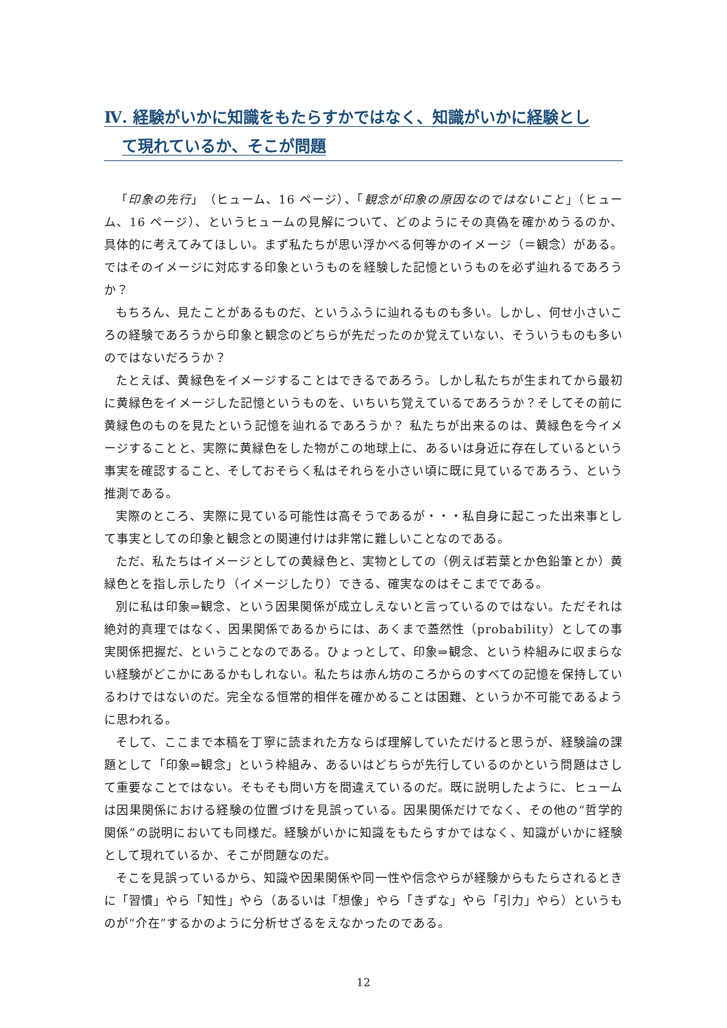Ⅳ. 経験がいかに知識をもたらすかではなく、知識がいかに経験とし
て現れているか、そこが問題
「印象の先行」（ヒューム、16 ページ）、「観念が印象の原因なのではないこと」（ヒューム、16 ページ）、というヒュームの見解について、どのようにその真偽を確かめうるのか、具体的に考えてみてほしい。まず私たちが思い浮かべる何等かのイメージ（＝観念）がある。ではそのイメージに対応する印象というものを経験した記憶というものを必ず辿れるであろうか？
もちろん、見たことがあるものだ、というふうに辿れるものも多い。しかし、何せ小さいころの経験であろうから印象と観念のどちらが先だったのか覚えていない、そういうものも多いのではないだろうか？
たとえば、黄緑色をイメージすることはできるであろう。しかし私たちが生まれてから最初に黄緑色をイメージした記憶というものを、いちいち覚えているであろうか？そしてその前に黄緑色のものを見たという記憶を辿れるであろうか？ 私たちが出来るのは、黄緑色を今イメージすることと、実際に黄緑色をした物がこの地球上に、あるいは身近に存在しているという事実を確認すること、そしておそらく私はそれらを小さい頃に既に見ているであろう、という推測である。
実際のところ、実際に見ている可能性は高そうであるが・・・私自身に起こった出来事として事実としての印象と観念との関連付けは非常に難しいことなのである。
ただ、私たちはイメージとしての黄緑色と、実物としての（例えば若葉とか色鉛筆とか）黄緑色とを指し示したり（イメージしたり）できる、確実なのはそこまでである。
別に私は印象⇒観念、という因果関係が成立しえないと言っているのではない。ただそれは絶対的真理ではなく、因果関係であるからには、あくまで蓋然性（probability）としての事実関係把握だ、ということなのである。ひょっとして、印象⇒観念、という枠組みに収まらない経験がどこかにあるかもしれない。私たちは赤ん坊のころからのすべての記憶を保持しているわけではないのだ。完全なる恒常的相伴を確かめることは困難、というか不可能であるように思われる。
そして、ここまで本稿を丁寧に読まれた方ならば理解していただけると思うが、経験論の課題として「印象⇒観念」という枠組み、あるいはどちらが先行しているのかという問題はさして重要なことではない。そもそも問い方を間違えているのだ。既に説明したように、ヒュームは因果関係における経験の位置づけを見誤っている。因果関係だけでなく、その他の“哲学的関係”の説明においても同様だ。経験がいかに知識をもたらすかではなく、知識がいかに経験として現れているか、そこが問題なのだ。
そこを見誤っているから、知識や因果関係や同一性や信念やらが経験からもたらされるときに「習慣」やら「知性」やら（あるいは「想像」やら「きずな」やら「引力」やら）というものが“介在”するかのように分析せざるをえなかったのである。
12